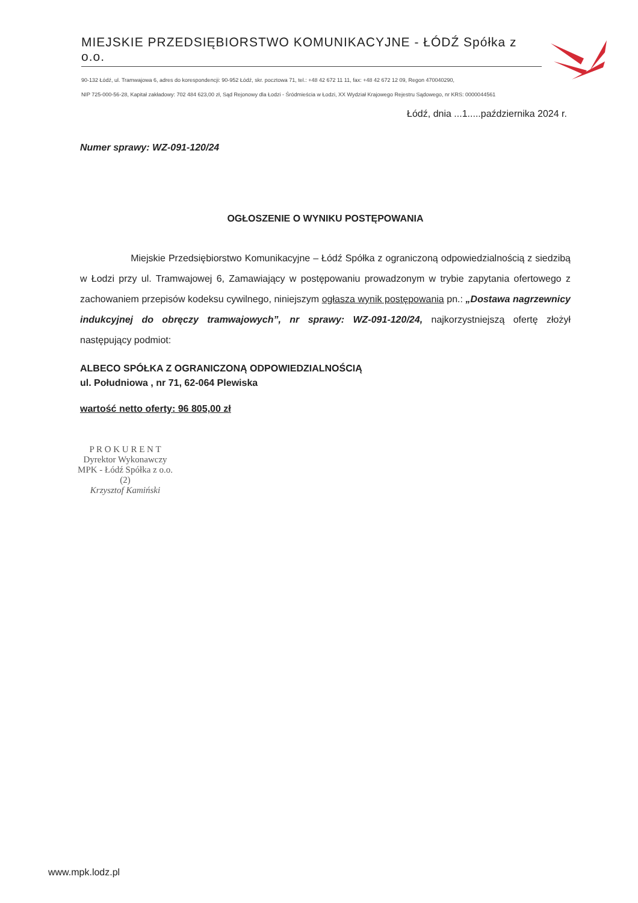MIEJSKIE PRZEDSIĘBIORSTWO KOMUNIKACYJNE - ŁÓDŹ Spółka z o.o.
90-132 Łódź, ul. Tramwajowa 6, adres do korespondencji: 90-952 Łódź, skr. pocztowa 71, tel.: +48 42 672 11 11, fax: +48 42 672 12 09, Regon 470040290,
NIP 725-000-56-28, Kapitał zakładowy: 702 484 623,00 zł, Sąd Rejonowy dla Łodzi - Śródmieścia w Łodzi, XX Wydział Krajowego Rejestru Sądowego, nr KRS: 0000044561
Łódź, dnia ...1.....października 2024 r.
Numer sprawy: WZ-091-120/24
OGŁOSZENIE O WYNIKU POSTĘPOWANIA
Miejskie Przedsiębiorstwo Komunikacyjne – Łódź Spółka z ograniczoną odpowiedzialnością z siedzibą w Łodzi przy ul. Tramwajowej 6, Zamawiający w postępowaniu prowadzonym w trybie zapytania ofertowego z zachowaniem przepisów kodeksu cywilnego, niniejszym ogłasza wynik postępowania pn.: „Dostawa nagrzewnicy indukcyjnej do obręczy tramwajowych”, nr sprawy: WZ-091-120/24, najkorzystniejszą ofertę złożył następujący podmiot:
ALBECO SPÓŁKA Z OGRANICZONĄ ODPOWIEDZIALNOŚCIĄ
ul. Południowa , nr 71, 62-064 Plewiska
wartość netto oferty: 96 805,00 zł
P R O K U R E N T
Dyrektor Wykonawczy
MPK - Łódź Spółka z o.o.
(2)
Krzysztof Kamiński
www.mpk.lodz.pl